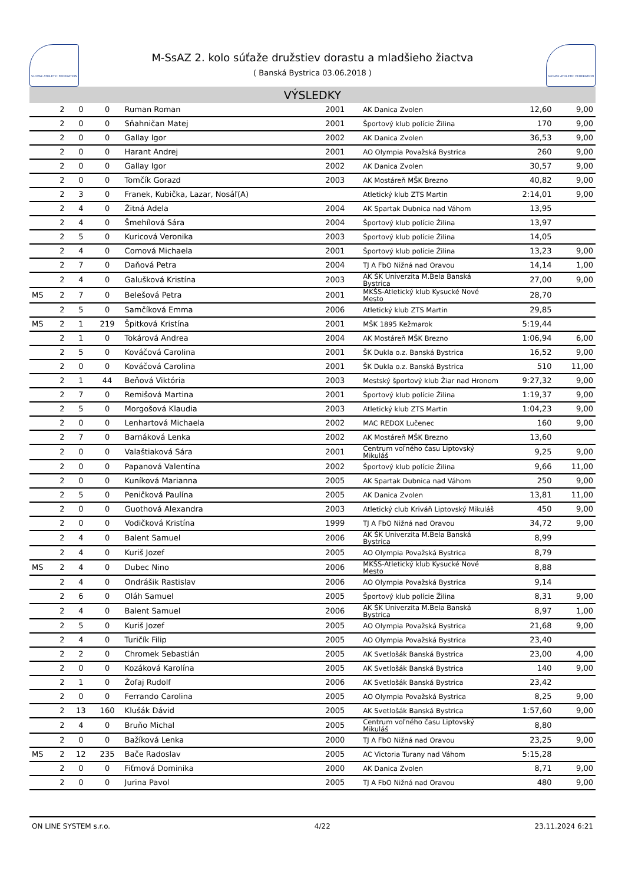SLOVAK ATHLETIC FEDERATION
M-SsAZ 2. kolo súťaže družstiev dorastu a mladšieho žiactva
( Banská Bystrica 03.06.2018 )
SLOVAK ATHLETIC FEDERATION
VÝSLEDKY
| | 2 | 0 | 0 | Ruman Roman | 2001 | AK Danica Zvolen | 12,60 | 9,00 |
| | 2 | 0 | 0 | Sňahničan Matej | 2001 | Športový klub polície Žilina | 170 | 9,00 |
| | 2 | 0 | 0 | Gallay Igor | 2002 | AK Danica Zvolen | 36,53 | 9,00 |
| | 2 | 0 | 0 | Harant Andrej | 2001 | AO Olympia Považská Bystrica | 260 | 9,00 |
| | 2 | 0 | 0 | Gallay Igor | 2002 | AK Danica Zvolen | 30,57 | 9,00 |
| | 2 | 0 | 0 | Tomčík Gorazd | 2003 | AK Mostáreň MŠK Brezno | 40,82 | 9,00 |
| | 2 | 3 | 0 | Franek, Kubička, Lazar, Nosáľ(A) | | Atletický klub ZTS Martin | 2:14,01 | 9,00 |
| | 2 | 4 | 0 | Žitná Adela | 2004 | AK Spartak Dubnica nad Váhom | 13,95 | |
| | 2 | 4 | 0 | Šmehílová Sára | 2004 | Športový klub polície Žilina | 13,97 | |
| | 2 | 5 | 0 | Kuricová Veronika | 2003 | Športový klub polície Žilina | 14,05 | |
| | 2 | 4 | 0 | Comová Michaela | 2001 | Športový klub polície Žilina | 13,23 | 9,00 |
| | 2 | 7 | 0 | Daňová Petra | 2004 | TJ A FbO Nižná nad Oravou | 14,14 | 1,00 |
| | 2 | 4 | 0 | Galušková Kristína | 2003 | AK ŠK Univerzita M.Bela Banská Bystrica | 27,00 | 9,00 |
| MS | 2 | 7 | 0 | Belešová Petra | 2001 | MKŠS-Atletický klub Kysucké Nové Mesto | 28,70 | |
| | 2 | 5 | 0 | Samčíková Emma | 2006 | Atletický klub ZTS Martin | 29,85 | |
| MS | 2 | 1 | 219 | Špitková Kristína | 2001 | MŠK 1895 Kežmarok | 5:19,44 | |
| | 2 | 1 | 0 | Tokárová Andrea | 2004 | AK Mostáreň MŠK Brezno | 1:06,94 | 6,00 |
| | 2 | 5 | 0 | Kováčová Carolina | 2001 | ŠK Dukla o.z. Banská Bystrica | 16,52 | 9,00 |
| | 2 | 0 | 0 | Kováčová Carolina | 2001 | ŠK Dukla o.z. Banská Bystrica | 510 | 11,00 |
| | 2 | 1 | 44 | Beňová Viktória | 2003 | Mestský športový klub Žiar nad Hronom | 9:27,32 | 9,00 |
| | 2 | 7 | 0 | Remišová Martina | 2001 | Športový klub polície Žilina | 1:19,37 | 9,00 |
| | 2 | 5 | 0 | Morgošová Klaudia | 2003 | Atletický klub ZTS Martin | 1:04,23 | 9,00 |
| | 2 | 0 | 0 | Lenhartová Michaela | 2002 | MAC REDOX Lučenec | 160 | 9,00 |
| | 2 | 7 | 0 | Barnáková Lenka | 2002 | AK Mostáreň MŠK Brezno | 13,60 | |
| | 2 | 0 | 0 | Valaštiaková Sára | 2001 | Centrum voľného času Liptovský Mikuláš | 9,25 | 9,00 |
| | 2 | 0 | 0 | Papanová Valentína | 2002 | Športový klub polície Žilina | 9,66 | 11,00 |
| | 2 | 0 | 0 | Kuníková Marianna | 2005 | AK Spartak Dubnica nad Váhom | 250 | 9,00 |
| | 2 | 5 | 0 | Peničková Paulína | 2005 | AK Danica Zvolen | 13,81 | 11,00 |
| | 2 | 0 | 0 | Guothová Alexandra | 2003 | Atletický club Kriváň Liptovský Mikuláš | 450 | 9,00 |
| | 2 | 0 | 0 | Vodičková Kristína | 1999 | TJ A FbO Nižná nad Oravou | 34,72 | 9,00 |
| | 2 | 4 | 0 | Balent Samuel | 2006 | AK ŠK Univerzita M.Bela Banská Bystrica | 8,99 | |
| | 2 | 4 | 0 | Kuriš Jozef | 2005 | AO Olympia Považská Bystrica | 8,79 | |
| MS | 2 | 4 | 0 | Dubec Nino | 2006 | MKŠS-Atletický klub Kysucké Nové Mesto | 8,88 | |
| | 2 | 4 | 0 | Ondrášik Rastislav | 2006 | AO Olympia Považská Bystrica | 9,14 | |
| | 2 | 6 | 0 | Oláh Samuel | 2005 | Športový klub polície Žilina | 8,31 | 9,00 |
| | 2 | 4 | 0 | Balent Samuel | 2006 | AK ŠK Univerzita M.Bela Banská Bystrica | 8,97 | 1,00 |
| | 2 | 5 | 0 | Kuriš Jozef | 2005 | AO Olympia Považská Bystrica | 21,68 | 9,00 |
| | 2 | 4 | 0 | Turičík Filip | 2005 | AO Olympia Považská Bystrica | 23,40 | |
| | 2 | 2 | 0 | Chromek Sebastián | 2005 | AK Svetlošák Banská Bystrica | 23,00 | 4,00 |
| | 2 | 0 | 0 | Kozáková Karolína | 2005 | AK Svetlošák Banská Bystrica | 140 | 9,00 |
| | 2 | 1 | 0 | Žofaj Rudolf | 2006 | AK Svetlošák Banská Bystrica | 23,42 | |
| | 2 | 0 | 0 | Ferrando Carolina | 2005 | AO Olympia Považská Bystrica | 8,25 | 9,00 |
| | 2 | 13 | 160 | Klušák Dávid | 2005 | AK Svetlošák Banská Bystrica | 1:57,60 | 9,00 |
| | 2 | 4 | 0 | Bruňo Michal | 2005 | Centrum voľného času Liptovský Mikuláš | 8,80 | |
| | 2 | 0 | 0 | Bažíková Lenka | 2000 | TJ A FbO Nižná nad Oravou | 23,25 | 9,00 |
| MS | 2 | 12 | 235 | Bače Radoslav | 2005 | AC Victoria Turany nad Váhom | 5:15,28 | |
| | 2 | 0 | 0 | Fiťmová Dominika | 2000 | AK Danica Zvolen | 8,71 | 9,00 |
| | 2 | 0 | 0 | Jurina Pavol | 2005 | TJ A FbO Nižná nad Oravou | 480 | 9,00 |
ON LINE SYSTEM s.r.o. 4/22 23.11.2024 6:21